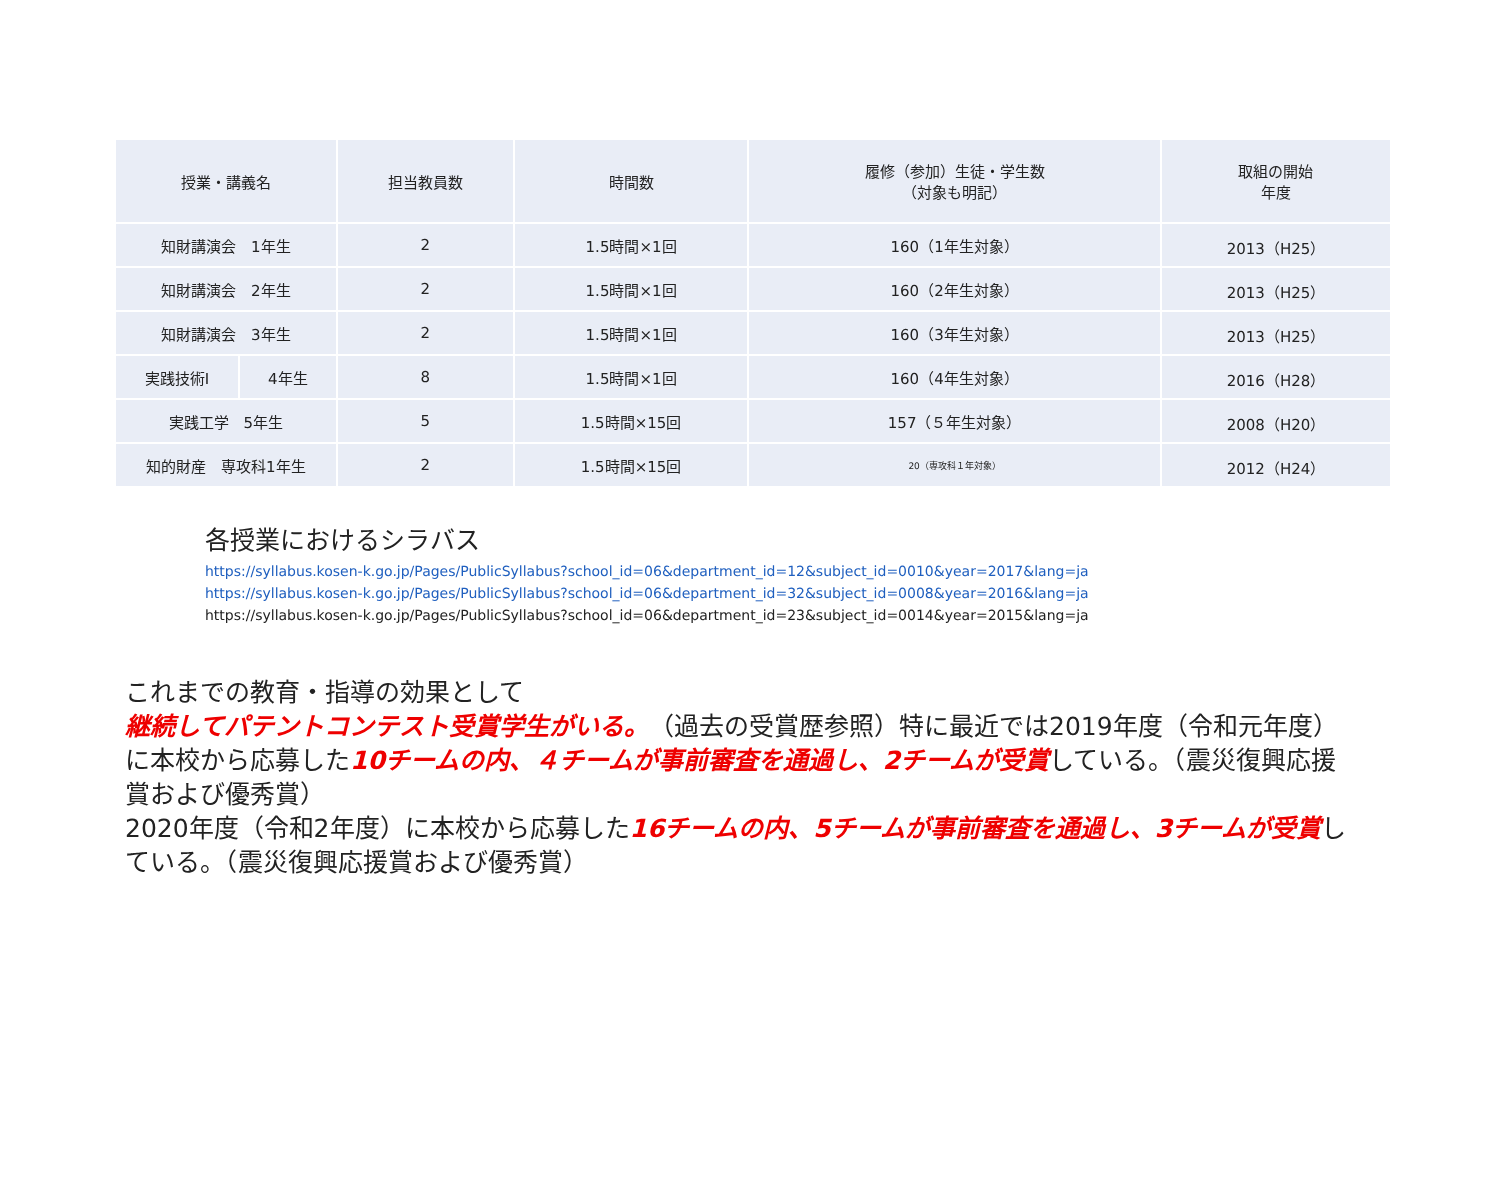| 授業・講義名 | | 担当教員数 | 時間数 | 履修（参加）生徒・学生数 （対象も明記） | 取組の開始 年度 |
| --- | --- | --- | --- | --- | --- |
| 知財講演会 1年生 | | 2 | 1.5時間×1回 | 160（1年生対象） | 2013（H25） |
| 知財講演会 2年生 | | 2 | 1.5時間×1回 | 160（2年生対象） | 2013（H25） |
| 知財講演会 3年生 | | 2 | 1.5時間×1回 | 160（3年生対象） | 2013（H25） |
| 実践技術Ⅰ | 4年生 | 8 | 1.5時間×1回 | 160（4年生対象） | 2016（H28） |
| 実践工学 5年生 | | 5 | 1.5時間×15回 | 157（５年生対象） | 2008（H20） |
| 知的財産 専攻科1年生 | | 2 | 1.5時間×15回 | 20（専攻科１年対象） | 2012（H24） |
各授業におけるシラバス
https://syllabus.kosen-k.go.jp/Pages/PublicSyllabus?school_id=06&department_id=12&subject_id=0010&year=2017&lang=ja
https://syllabus.kosen-k.go.jp/Pages/PublicSyllabus?school_id=06&department_id=32&subject_id=0008&year=2016&lang=ja
https://syllabus.kosen-k.go.jp/Pages/PublicSyllabus?school_id=06&department_id=23&subject_id=0014&year=2015&lang=ja
これまでの教育・指導の効果として
継続してパテントコンテスト受賞学生がいる。（過去の受賞歴参照）特に最近では2019年度（令和元年度）に本校から応募した10チームの内、４チームが事前審査を通過し、2チームが受賞している。（震災復興応援賞および優秀賞）
2020年度（令和2年度）に本校から応募した16チームの内、5チームが事前審査を通過し、3チームが受賞している。（震災復興応援賞および優秀賞）